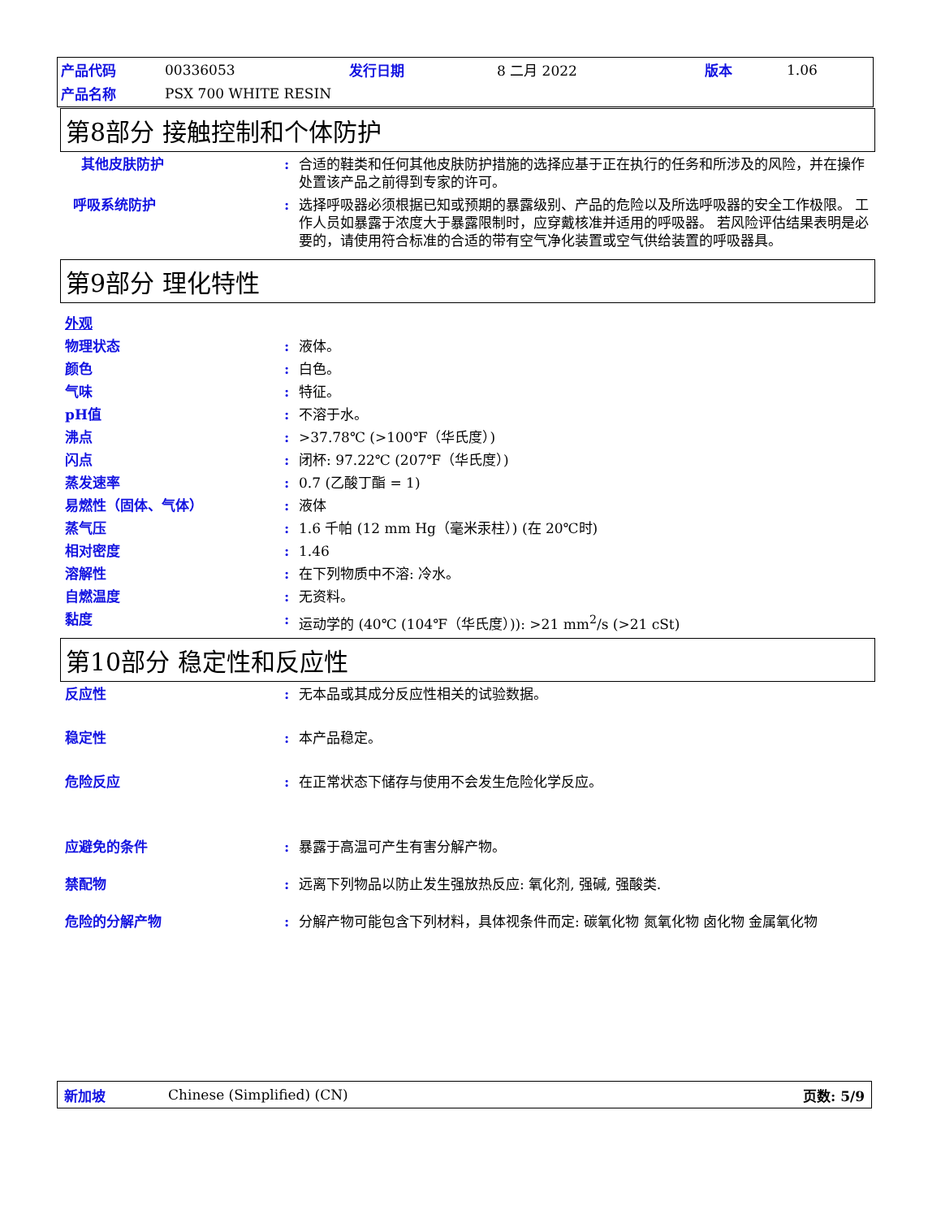| 产品代码 | 00336053 | 发行日期 | 8 二月 2022 | 版本 | 1.06 |
| 产品名称 | PSX 700 WHITE RESIN | | | | |
第8部分 接触控制和个体防护
其他皮肤防护 : 合适的鞋类和任何其他皮肤防护措施的选择应基于正在执行的任务和所涉及的风险，并在操作处置该产品之前得到专家的许可。
呼吸系统防护 : 选择呼吸器必须根据已知或预期的暴露级别、产品的危险以及所选呼吸器的安全工作极限。 工作人员如暴露于浓度大于暴露限制时，应穿戴核准并适用的呼吸器。 若风险评估结果表明是必要的，请使用符合标准的合适的带有空气净化装置或空气供给装置的呼吸器具。
第9部分 理化特性
外观
物理状态 : 液体。
颜色 : 白色。
气味 : 特征。
pH值 : 不溶于水。
沸点 : >37.78℃ (>100℉（华氏度）)
闪点 : 闭杯: 97.22℃ (207℉（华氏度）)
蒸发速率 : 0.7 (乙酸丁酯 = 1)
易燃性（固体、气体） : 液体
蒸气压 : 1.6 千帕 (12 mm Hg（毫米汞柱）) (在 20℃时)
相对密度 : 1.46
溶解性 : 在下列物质中不溶: 冷水。
自燃温度 : 无资料。
黏度 : 运动学的 (40℃ (104℉（华氏度）)): >21 mm<sup>2</sup>/s (>21 cSt)
第10部分 稳定性和反应性
反应性 : 无本品或其成分反应性相关的试验数据。
稳定性 : 本产品稳定。
危险反应 : 在正常状态下储存与使用不会发生危险化学反应。
应避免的条件 : 暴露于高温可产生有害分解产物。
禁配物 : 远离下列物品以防止发生强放热反应: 氧化剂, 强碱, 强酸类.
危险的分解产物 : 分解产物可能包含下列材料，具体视条件而定: 碳氧化物 氮氧化物 卤化物 金属氧化物
新加坡 Chinese (Simplified) (CN) 页数: 5/9